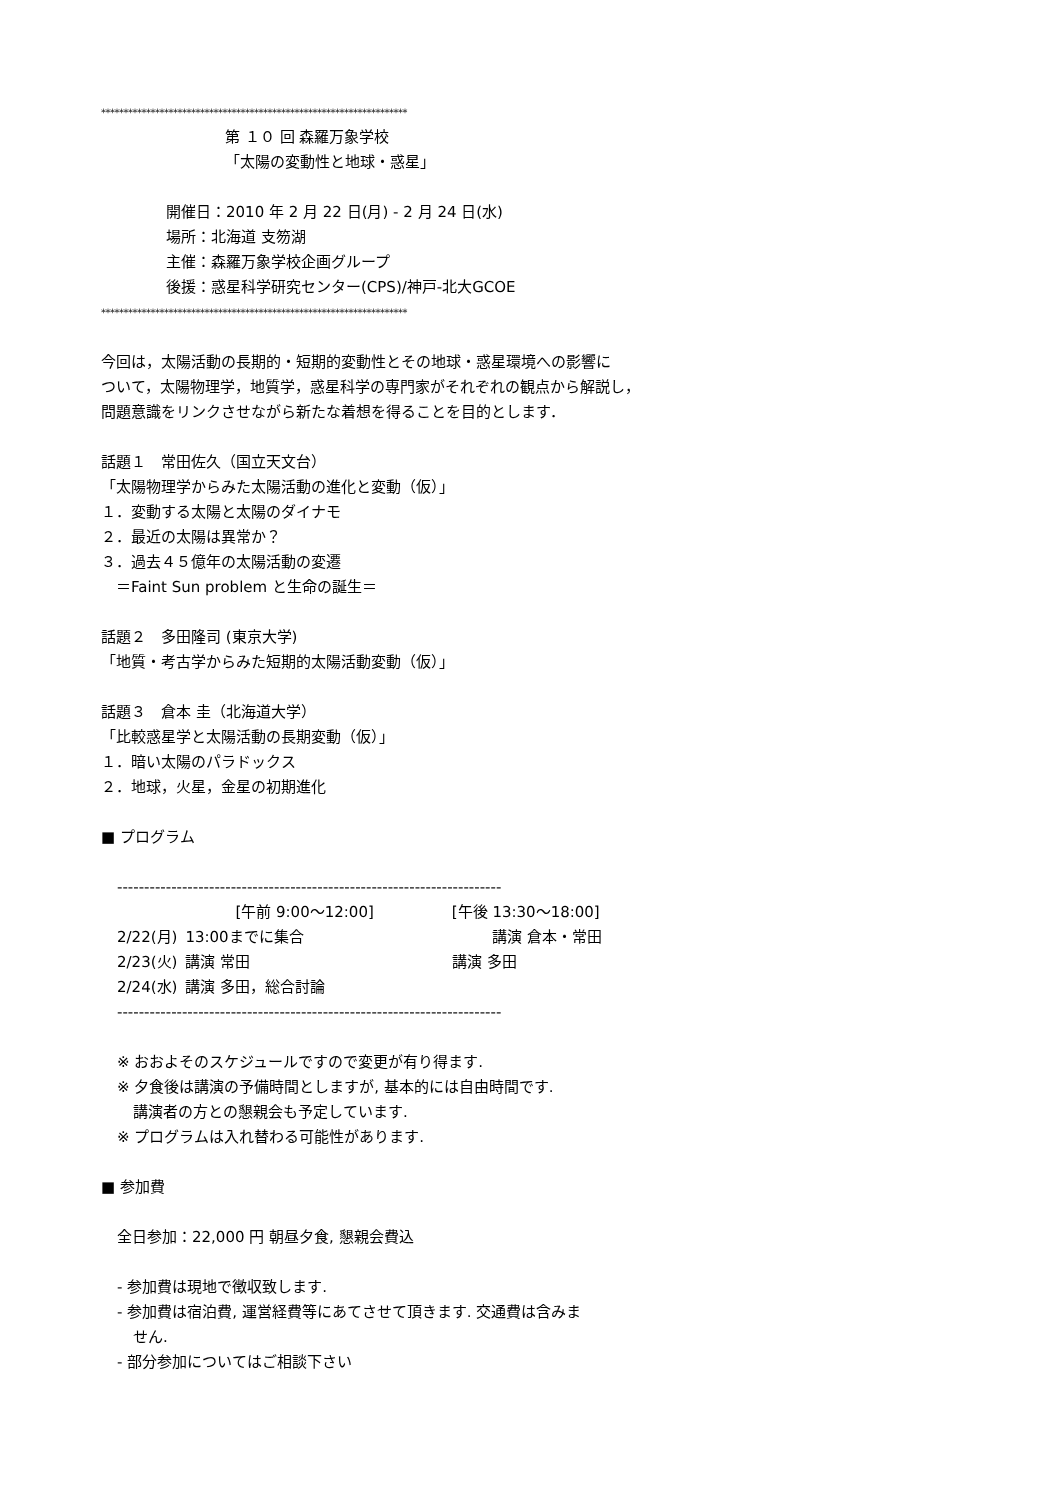********************************************************************
第 １０ 回 森羅万象学校
「太陽の変動性と地球・惑星」
開催日：2010 年 2 月 22 日(月) - 2 月 24 日(水)
場所：北海道 支笏湖
主催：森羅万象学校企画グループ
後援：惑星科学研究センター(CPS)/神戸-北大GCOE
********************************************************************
今回は，太陽活動の長期的・短期的変動性とその地球・惑星環境への影響に
ついて，太陽物理学，地質学，惑星科学の専門家がそれぞれの観点から解説し，
問題意識をリンクさせながら新たな着想を得ることを目的とします．
話題１　常田佐久（国立天文台）
「太陽物理学からみた太陽活動の進化と変動（仮）」
１．変動する太陽と太陽のダイナモ
２．最近の太陽は異常か？
３．過去４５億年の太陽活動の変遷
　＝Faint Sun problem と生命の誕生＝
話題２　多田隆司 (東京大学)
「地質・考古学からみた短期的太陽活動変動（仮）」
話題３　倉本 圭（北海道大学）
「比較惑星学と太陽活動の長期変動（仮）」
１．暗い太陽のパラドックス
２．地球，火星，金星の初期進化
■ プログラム
-----------------------------------------------------------------------
| | [午前 9:00〜12:00] | [午後 13:30〜18:00] |
| 2/22(月) | 13:00までに集合 | 講演 倉本・常田 |
| 2/23(火) | 講演 常田 | 講演 多田 |
| 2/24(水) | 講演 多田，総合討論 | |
-----------------------------------------------------------------------
※ おおよそのスケジュールですので変更が有り得ます.
※ 夕食後は講演の予備時間としますが, 基本的には自由時間です.
講演者の方との懇親会も予定しています.
※ プログラムは入れ替わる可能性があります.
■ 参加費
全日参加：22,000 円 朝昼夕食, 懇親会費込
- 参加費は現地で徴収致します.
- 参加費は宿泊費, 運営経費等にあてさせて頂きます. 交通費は含みま
せん.
- 部分参加についてはご相談下さい